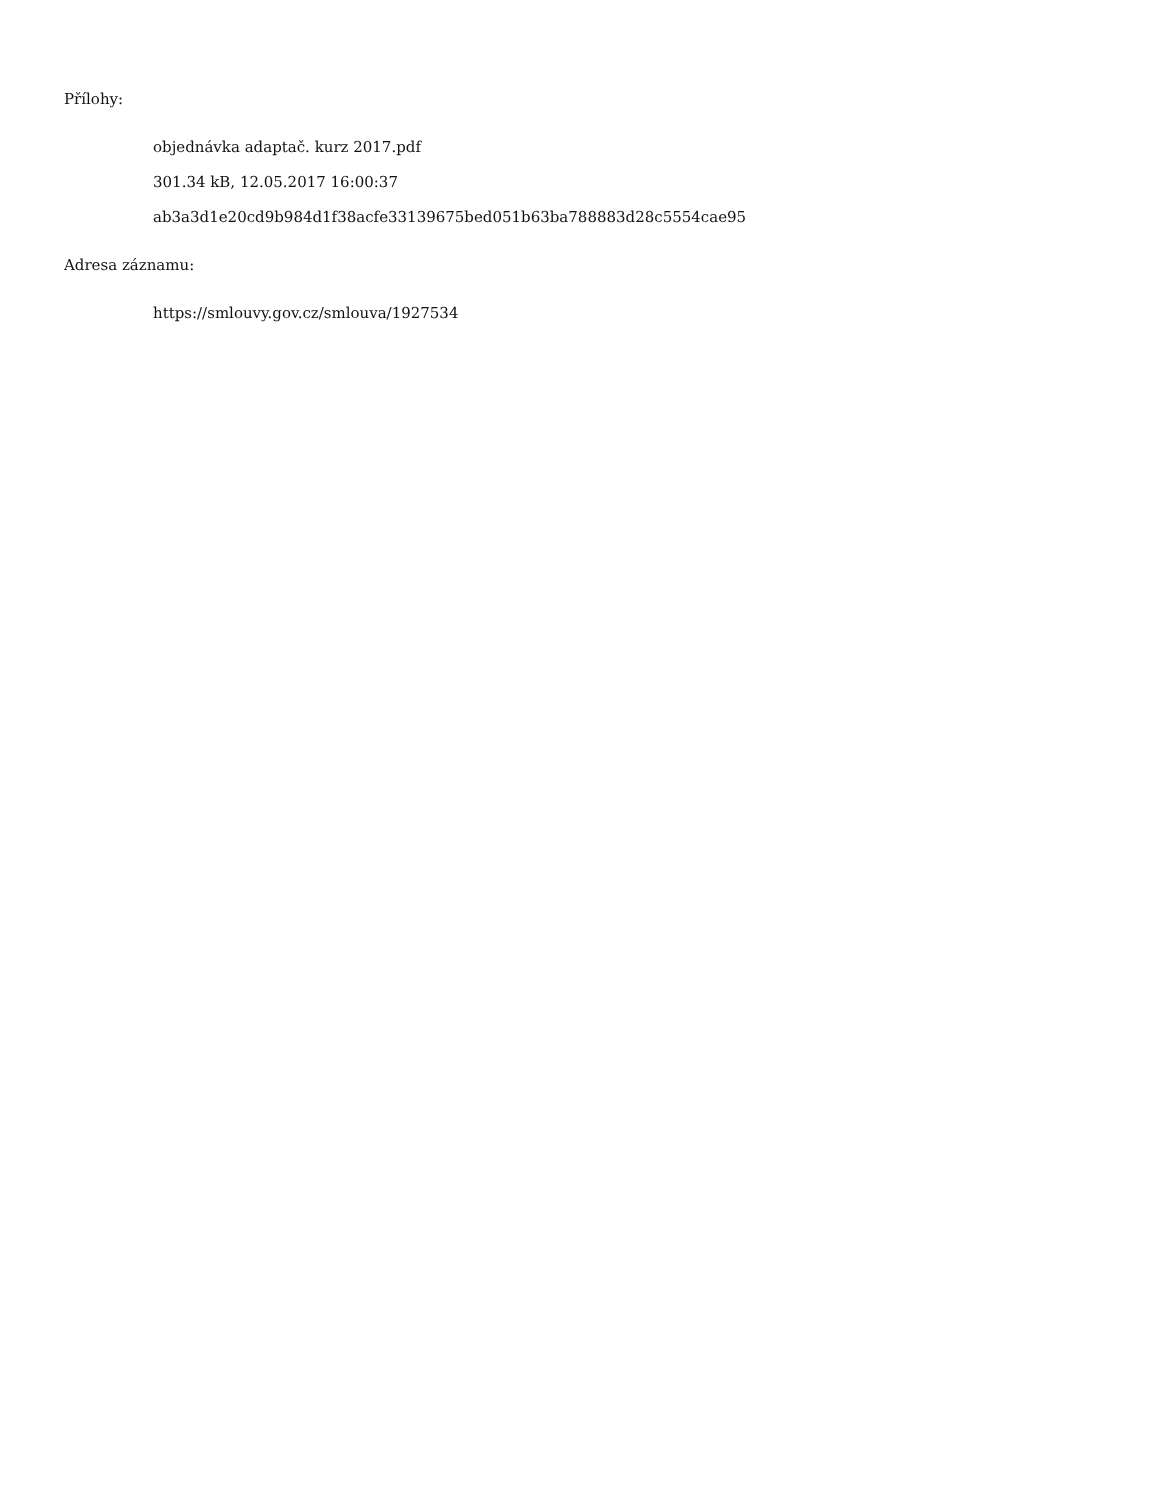Přílohy:
objednávka adaptač. kurz 2017.pdf
301.34 kB, 12.05.2017 16:00:37
ab3a3d1e20cd9b984d1f38acfe33139675bed051b63ba788883d28c5554cae95
Adresa záznamu:
https://smlouvy.gov.cz/smlouva/1927534